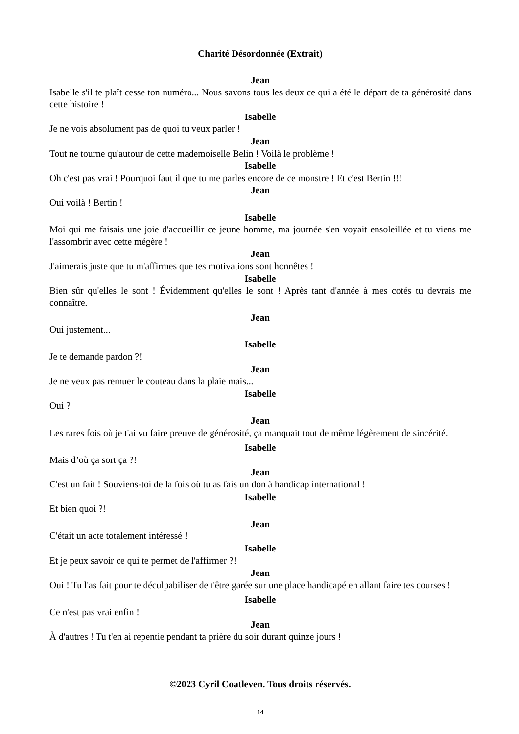Charité Désordonnée (Extrait)
Jean
Isabelle s'il te plaît cesse ton numéro... Nous savons tous les deux ce qui a été le départ de ta générosité dans cette histoire !
Isabelle
Je ne vois absolument pas de quoi tu veux parler !
Jean
Tout ne tourne qu'autour de cette mademoiselle Belin ! Voilà le problème !
Isabelle
Oh c'est pas vrai ! Pourquoi faut il que tu me parles encore de ce monstre ! Et c'est Bertin !!!
Jean
Oui voilà ! Bertin !
Isabelle
Moi qui me faisais une joie d'accueillir ce jeune homme, ma journée s'en voyait ensoleillée et tu viens me l'assombrir avec cette mégère !
Jean
J'aimerais juste que tu m'affirmes que tes motivations sont honnêtes !
Isabelle
Bien sûr qu'elles le sont ! Évidemment qu'elles le sont ! Après tant d'année à mes cotés tu devrais me connaître.
Jean
Oui justement...
Isabelle
Je te demande pardon ?!
Jean
Je ne veux pas remuer le couteau dans la plaie mais...
Isabelle
Oui ?
Jean
Les rares fois où je t'ai vu faire preuve de générosité, ça manquait tout de même légèrement de sincérité.
Isabelle
Mais d’où ça sort ça ?!
Jean
C'est un fait ! Souviens-toi de la fois où tu as fais un don à handicap international !
Isabelle
Et bien quoi ?!
Jean
C'était un acte totalement intéressé !
Isabelle
Et je peux savoir ce qui te permet de l'affirmer ?!
Jean
Oui ! Tu l'as fait pour te déculpabiliser de t'être garée sur une place handicapé en allant faire tes courses !
Isabelle
Ce n'est pas vrai enfin !
Jean
À d'autres ! Tu t'en ai repentie pendant ta prière du soir durant quinze jours !
©2023 Cyril Coatleven. Tous droits réservés.
14